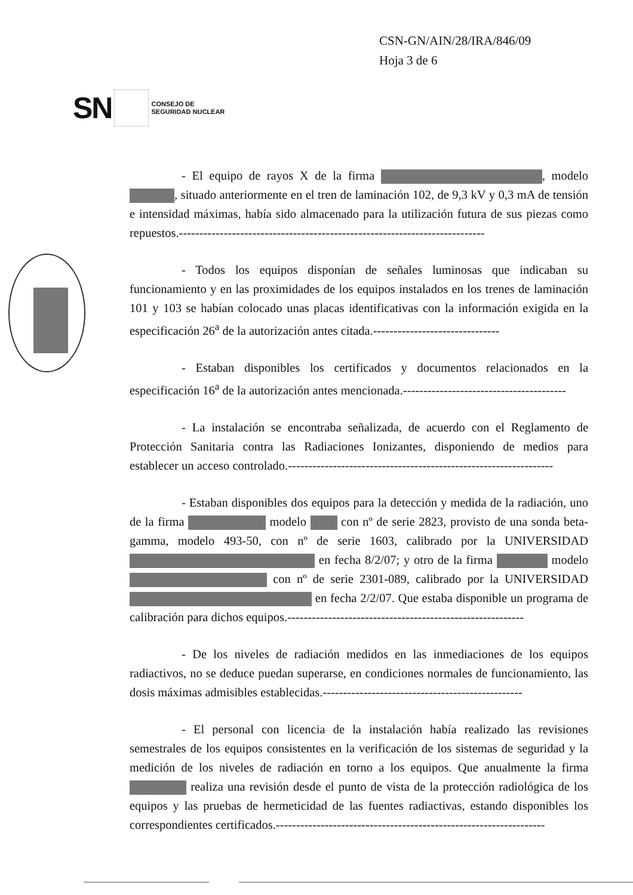CSN-GN/AIN/28/IRA/846/09
Hoja 3 de 6
SN
CONSEJO DE
SEGURIDAD NUCLEAR
- El equipo de rayos X de la firma , modelo , situado anteriormente en el tren de laminación 102, de 9,3 kV y 0,3 mA de tensión e intensidad máximas, había sido almacenado para la utilización futura de sus piezas como repuestos.---------------------------------------------------------------------------
- Todos los equipos disponían de señales luminosas que indicaban su funcionamiento y en las proximidades de los equipos instalados en los trenes de laminación 101 y 103 se habían colocado unas placas identificativas con la información exigida en la especificación 26<sup>a</sup> de la autorización antes citada.-------------------------------
- Estaban disponibles los certificados y documentos relacionados en la especificación 16<sup>a</sup> de la autorización antes mencionada.----------------------------------------
- La instalación se encontraba señalizada, de acuerdo con el Reglamento de Protección Sanitaria contra las Radiaciones Ionizantes, disponiendo de medios para establecer un acceso controlado.-----------------------------------------------------------------
- Estaban disponibles dos equipos para la detección y medida de la radiación, uno de la firma modelo con nº de serie 2823, provisto de una sonda beta-gamma, modelo 493-50, con nº de serie 1603, calibrado por la UNIVERSIDAD en fecha 8/2/07; y otro de la firma modelo con nº de serie 2301-089, calibrado por la UNIVERSIDAD en fecha 2/2/07. Que estaba disponible un programa de calibración para dichos equipos.----------------------------------------------------------
- De los niveles de radiación medidos en las inmediaciones de los equipos radiactivos, no se deduce puedan superarse, en condiciones normales de funcionamiento, las dosis máximas admisibles establecidas.-------------------------------------------------
- El personal con licencia de la instalación había realizado las revisiones semestrales de los equipos consistentes en la verificación de los sistemas de seguridad y la medición de los niveles de radiación en torno a los equipos. Que anualmente la firma realiza una revisión desde el punto de vista de la protección radiológica de los equipos y las pruebas de hermeticidad de las fuentes radiactivas, estando disponibles los correspondientes certificados.------------------------------------------------------------------